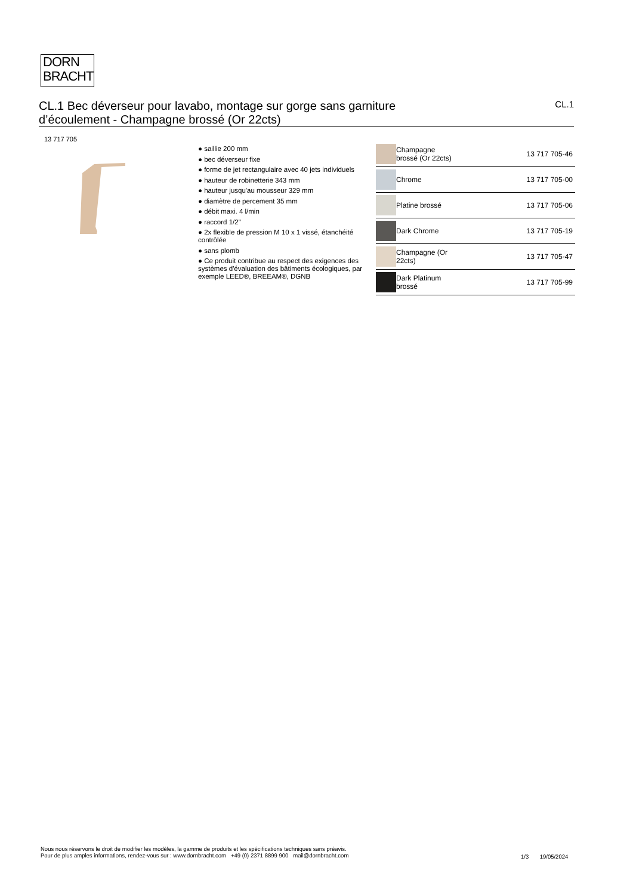DORN
BRACHT
CL.1 Bec déverseur pour lavabo, montage sur gorge sans garniture
d’écoulement - Champagne brossé (Or 22cts)
CL.1
13 717 705
● saillie 200 mm
● bec déverseur fixe
● forme de jet rectangulaire avec 40 jets individuels
● hauteur de robinetterie 343 mm
● hauteur jusqu'au mousseur 329 mm
● diamètre de percement 35 mm
● débit maxi. 4 l/min
● raccord 1/2"
● 2x flexible de pression M 10 x 1 vissé, étanchéité contrôlée
● sans plomb
● Ce produit contribue au respect des exigences des systèmes d'évaluation des bâtiments écologiques, par exemple LEED®, BREEAM®, DGNB
| | Champagne brossé (Or 22cts) | 13 717 705-46 |
| | Chrome | 13 717 705-00 |
| | Platine brossé | 13 717 705-06 |
| | Dark Chrome | 13 717 705-19 |
| | Champagne (Or 22cts) | 13 717 705-47 |
| | Dark Platinum brossé | 13 717 705-99 |
Nous nous réservons le droit de modifier les modèles, la gamme de produits et les spécifications techniques sans préavis.
Pour de plus amples informations, rendez-vous sur : www.dornbracht.com +49 (0) 2371 8899 900 mail@dornbracht.com
1/3 19/05/2024